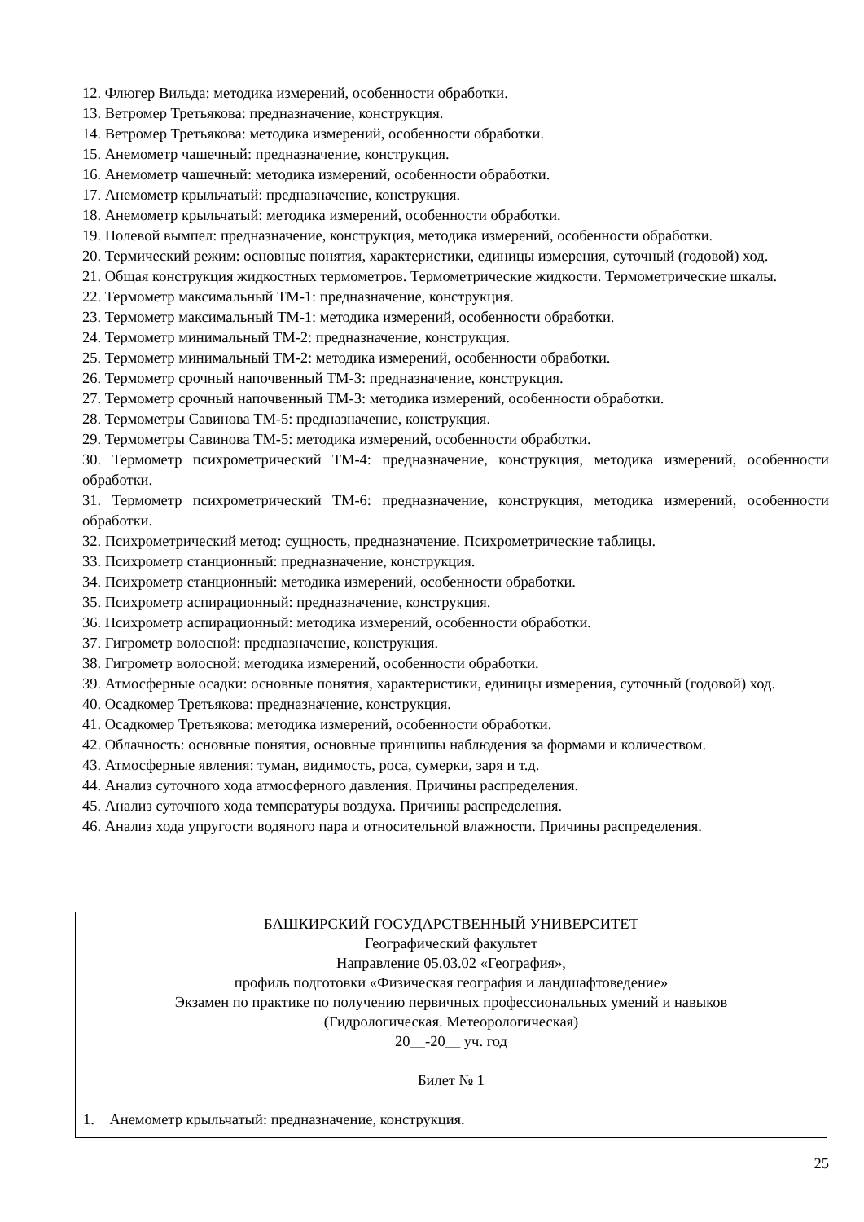12. Флюгер Вильда: методика измерений, особенности обработки.
13. Ветромер Третьякова: предназначение, конструкция.
14. Ветромер Третьякова: методика измерений, особенности обработки.
15. Анемометр чашечный: предназначение, конструкция.
16. Анемометр чашечный: методика измерений, особенности обработки.
17. Анемометр крыльчатый: предназначение, конструкция.
18. Анемометр крыльчатый: методика измерений, особенности обработки.
19. Полевой вымпел: предназначение, конструкция, методика измерений, особенности обработки.
20. Термический режим: основные понятия, характеристики, единицы измерения, суточный (годовой) ход.
21. Общая конструкция жидкостных термометров. Термометрические жидкости. Термометрические шкалы.
22. Термометр максимальный ТМ-1: предназначение, конструкция.
23. Термометр максимальный ТМ-1: методика измерений, особенности обработки.
24. Термометр минимальный ТМ-2: предназначение, конструкция.
25. Термометр минимальный ТМ-2: методика измерений, особенности обработки.
26. Термометр срочный напочвенный ТМ-3: предназначение, конструкция.
27. Термометр срочный напочвенный ТМ-3: методика измерений, особенности обработки.
28. Термометры Савинова ТМ-5: предназначение, конструкция.
29. Термометры Савинова ТМ-5: методика измерений, особенности обработки.
30. Термометр психрометрический ТМ-4: предназначение, конструкция, методика измерений, особенности обработки.
31. Термометр психрометрический ТМ-6: предназначение, конструкция, методика измерений, особенности обработки.
32. Психрометрический метод: сущность, предназначение. Психрометрические таблицы.
33. Психрометр станционный: предназначение, конструкция.
34. Психрометр станционный: методика измерений, особенности обработки.
35. Психрометр аспирационный: предназначение, конструкция.
36. Психрометр аспирационный: методика измерений, особенности обработки.
37. Гигрометр волосной: предназначение, конструкция.
38. Гигрометр волосной: методика измерений, особенности обработки.
39. Атмосферные осадки: основные понятия, характеристики, единицы измерения, суточный (годовой) ход.
40. Осадкомер Третьякова: предназначение, конструкция.
41. Осадкомер Третьякова: методика измерений, особенности обработки.
42. Облачность: основные понятия, основные принципы наблюдения за формами и количеством.
43. Атмосферные явления: туман, видимость, роса, сумерки, заря и т.д.
44. Анализ суточного хода атмосферного давления. Причины распределения.
45. Анализ суточного хода температуры воздуха. Причины распределения.
46. Анализ хода упругости водяного пара и относительной влажности. Причины распределения.
БАШКИРСКИЙ ГОСУДАРСТВЕННЫЙ УНИВЕРСИТЕТ
Географический факультет
Направление 05.03.02 «География»,
профиль подготовки «Физическая география и ландшафтоведение»
Экзамен по практике по получению первичных профессиональных умений и навыков
(Гидрологическая. Метеорологическая)
20__-20__ уч. год
Билет № 1
1. Анемометр крыльчатый: предназначение, конструкция.
25